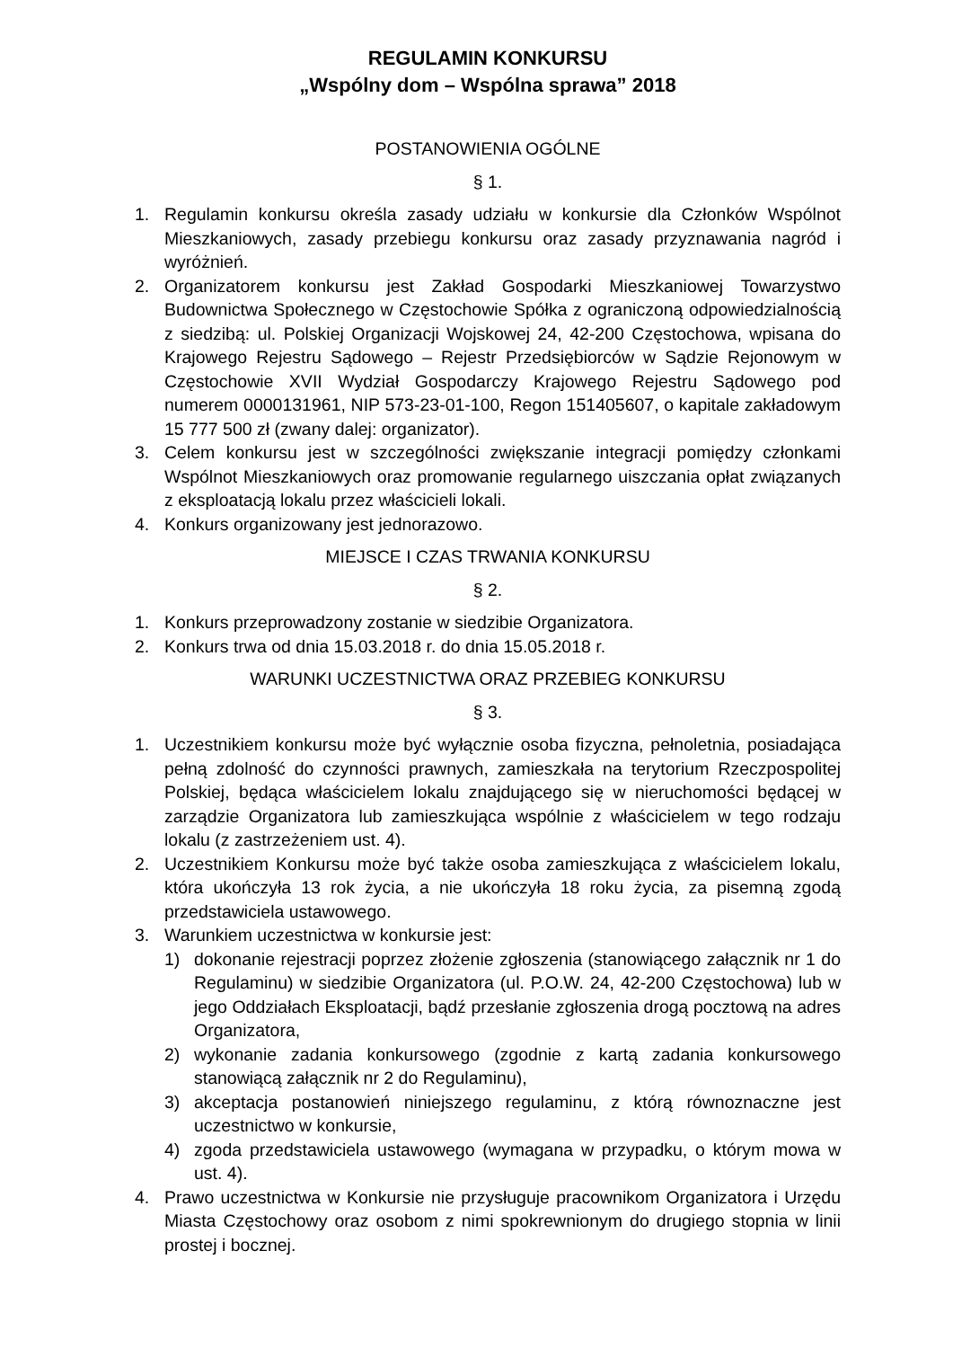REGULAMIN KONKURSU
„Wspólny dom – Wspólna sprawa” 2018
POSTANOWIENIA OGÓLNE
§ 1.
1. Regulamin konkursu określa zasady udziału w konkursie dla Członków Wspólnot Mieszkaniowych, zasady przebiegu konkursu oraz zasady przyznawania nagród i wyróżnień.
2. Organizatorem konkursu jest Zakład Gospodarki Mieszkaniowej Towarzystwo Budownictwa Społecznego w Częstochowie Spółka z ograniczoną odpowiedzialnością z siedzibą: ul. Polskiej Organizacji Wojskowej 24, 42-200 Częstochowa, wpisana do Krajowego Rejestru Sądowego – Rejestr Przedsiębiorców w Sądzie Rejonowym w Częstochowie XVII Wydział Gospodarczy Krajowego Rejestru Sądowego pod numerem 0000131961, NIP 573-23-01-100, Regon 151405607, o kapitale zakładowym 15 777 500 zł (zwany dalej: organizator).
3. Celem konkursu jest w szczególności zwiększanie integracji pomiędzy członkami Wspólnot Mieszkaniowych oraz promowanie regularnego uiszczania opłat związanych z eksploatacją lokalu przez właścicieli lokali.
4. Konkurs organizowany jest jednorazowo.
MIEJSCE I CZAS TRWANIA KONKURSU
§ 2.
1. Konkurs przeprowadzony zostanie w siedzibie Organizatora.
2. Konkurs trwa od dnia 15.03.2018 r. do dnia 15.05.2018 r.
WARUNKI UCZESTNICTWA ORAZ PRZEBIEG KONKURSU
§ 3.
1. Uczestnikiem konkursu może być wyłącznie osoba fizyczna, pełnoletnia, posiadająca pełną zdolność do czynności prawnych, zamieszkała na terytorium Rzeczpospolitej Polskiej, będąca właścicielem lokalu znajdującego się w nieruchomości będącej w zarządzie Organizatora lub zamieszkująca wspólnie z właścicielem w tego rodzaju lokalu (z zastrzeżeniem ust. 4).
2. Uczestnikiem Konkursu może być także osoba zamieszkująca z właścicielem lokalu, która ukończyła 13 rok życia, a nie ukończyła 18 roku życia, za pisemną zgodą przedstawiciela ustawowego.
3. Warunkiem uczestnictwa w konkursie jest:
1) dokonanie rejestracji poprzez złożenie zgłoszenia (stanowiącego załącznik nr 1 do Regulaminu) w siedzibie Organizatora (ul. P.O.W. 24, 42-200 Częstochowa) lub w jego Oddziałach Eksploatacji, bądź przesłanie zgłoszenia drogą pocztową na adres Organizatora,
2) wykonanie zadania konkursowego (zgodnie z kartą zadania konkursowego stanowiącą załącznik nr 2 do Regulaminu),
3) akceptacja postanowień niniejszego regulaminu, z którą równoznaczne jest uczestnictwo w konkursie,
4) zgoda przedstawiciela ustawowego (wymagana w przypadku, o którym mowa w ust. 4).
4. Prawo uczestnictwa w Konkursie nie przysługuje pracownikom Organizatora i Urzędu Miasta Częstochowy oraz osobom z nimi spokrewnionym do drugiego stopnia w linii prostej i bocznej.